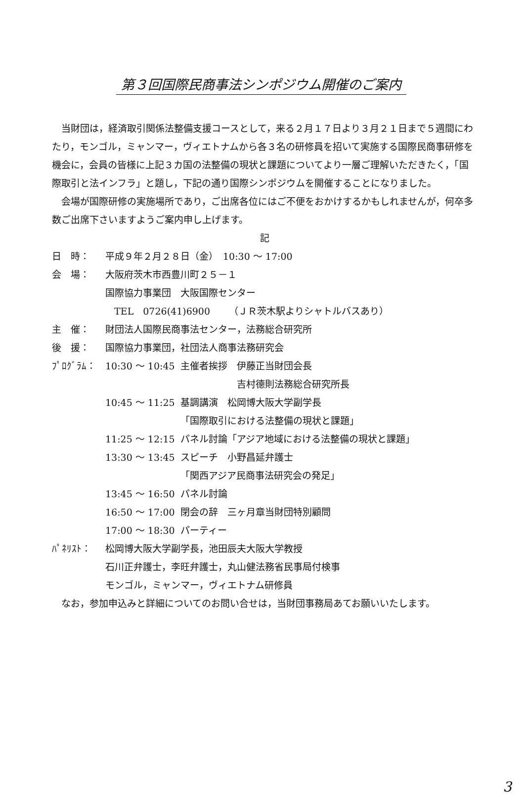第３回国際民商事法シンポジウム開催のご案内
当財団は，経済取引関係法整備支援コースとして，来る２月１７日より３月２１日まで５週間にわたり，モンゴル，ミャンマー，ヴィエトナムから各３名の研修員を招いて実施する国際民商事研修を機会に，会員の皆様に上記３カ国の法整備の現状と課題についてより一層ご理解いただきたく，「国際取引と法インフラ」と題し，下記の通り国際シンポジウムを開催することになりました。
会場が国際研修の実施場所であり，ご出席各位にはご不便をおかけするかもしれませんが，何卒多数ご出席下さいますようご案内申し上げます。
記
| 日 時： | 平成９年２月２８日（金） 10:30 ～ 17:00 | |
| 会 場： | 大阪府茨木市西豊川町２５－１ | |
| | 国際協力事業団 大阪国際センター | |
| | TEL 0726(41)6900 （ＪＲ茨木駅よりシャトルバスあり） | |
| 主 催： | 財団法人国際民商事法センター，法務総合研究所 | |
| 後 援： | 国際協力事業団，社団法人商事法務研究会 | |
| ﾌﾟﾛｸﾞﾗﾑ： | 10:30 ～ 10:45 | 主催者挨拶 伊藤正当財団会長 |
| | | 吉村德則法務総合研究所長 |
| | 10:45 ～ 11:25 | 基調講演 松岡博大阪大学副学長 |
| | | 「国際取引における法整備の現状と課題」 |
| | 11:25 ～ 12:15 | パネル討論「アジア地域における法整備の現状と課題」 |
| | 13:30 ～ 13:45 | スピーチ 小野昌延弁護士 |
| | | 「関西アジア民商事法研究会の発足」 |
| | 13:45 ～ 16:50 | パネル討論 |
| | 16:50 ～ 17:00 | 閉会の辞 三ヶ月章当財団特別顧問 |
| | 17:00 ～ 18:30 | パーティー |
| ﾊﾟﾈﾘｽﾄ： | 松岡博大阪大学副学長，池田辰夫大阪大学教授 | |
| | 石川正弁護士，李旺弁護士，丸山健法務省民事局付検事 | |
| | モンゴル，ミャンマー，ヴィエトナム研修員 | |
なお，参加申込みと詳細についてのお問い合せは，当財団事務局あてお願いいたします。
3